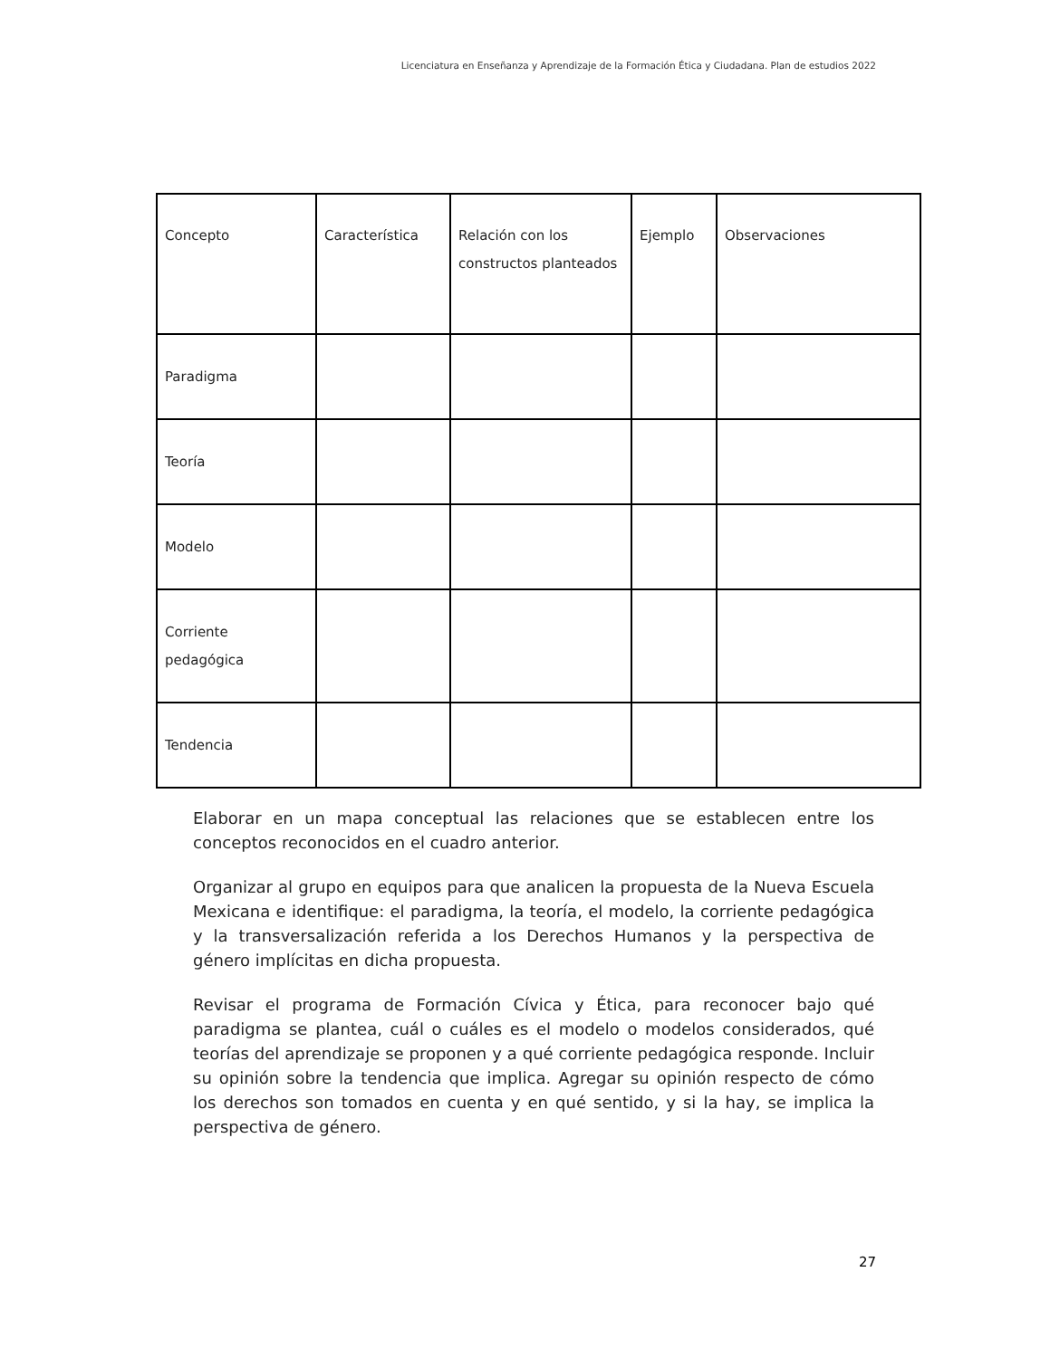Licenciatura en Enseñanza y Aprendizaje de la Formación Ética y Ciudadana. Plan de estudios 2022
| Concepto | Característica | Relación con los constructos planteados | Ejemplo | Observaciones |
| --- | --- | --- | --- | --- |
| Paradigma | | | | |
| Teoría | | | | |
| Modelo | | | | |
| Corriente pedagógica | | | | |
| Tendencia | | | | |
Elaborar en un mapa conceptual las relaciones que se establecen entre los conceptos reconocidos en el cuadro anterior.
Organizar al grupo en equipos para que analicen la propuesta de la Nueva Escuela Mexicana e identifique: el paradigma, la teoría, el modelo, la corriente pedagógica y la transversalización referida a los Derechos Humanos y la perspectiva de género implícitas en dicha propuesta.
Revisar el programa de Formación Cívica y Ética, para reconocer bajo qué paradigma se plantea, cuál o cuáles es el modelo o modelos considerados, qué teorías del aprendizaje se proponen y a qué corriente pedagógica responde. Incluir su opinión sobre la tendencia que implica. Agregar su opinión respecto de cómo los derechos son tomados en cuenta y en qué sentido, y si la hay, se implica la perspectiva de género.
27